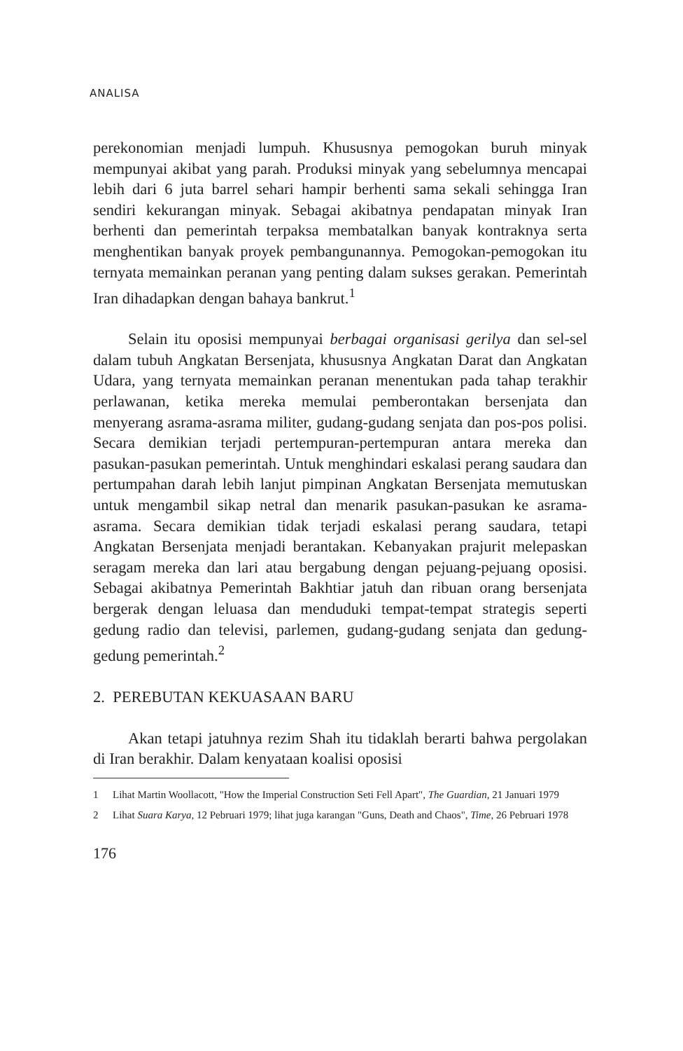ANALISA
perekonomian menjadi lumpuh. Khususnya pemogokan buruh minyak mempunyai akibat yang parah. Produksi minyak yang sebelumnya mencapai lebih dari 6 juta barrel sehari hampir berhenti sama sekali sehingga Iran sendiri kekurangan minyak. Sebagai akibatnya pendapatan minyak Iran berhenti dan pemerintah terpaksa membatalkan banyak kontraknya serta menghentikan banyak proyek pembangunannya. Pemogokan-pemogokan itu ternyata memainkan peranan yang penting dalam sukses gerakan. Pemerintah Iran dihadapkan dengan bahaya bankrut.<sup>1</sup>
Selain itu oposisi mempunyai berbagai organisasi gerilya dan sel-sel dalam tubuh Angkatan Bersenjata, khususnya Angkatan Darat dan Angkatan Udara, yang ternyata memainkan peranan menentukan pada tahap terakhir perlawanan, ketika mereka memulai pemberontakan bersenjata dan menyerang asrama-asrama militer, gudang-gudang senjata dan pos-pos polisi. Secara demikian terjadi pertempuran-pertempuran antara mereka dan pasukan-pasukan pemerintah. Untuk menghindari eskalasi perang saudara dan pertumpahan darah lebih lanjut pimpinan Angkatan Bersenjata memutuskan untuk mengambil sikap netral dan menarik pasukan-pasukan ke asrama-asrama. Secara demikian tidak terjadi eskalasi perang saudara, tetapi Angkatan Bersenjata menjadi berantakan. Kebanyakan prajurit melepaskan seragam mereka dan lari atau bergabung dengan pejuang-pejuang oposisi. Sebagai akibatnya Pemerintah Bakhtiar jatuh dan ribuan orang bersenjata bergerak dengan leluasa dan menduduki tempat-tempat strategis seperti gedung radio dan televisi, parlemen, gudang-gudang senjata dan gedung-gedung pemerintah.<sup>2</sup>
2. PEREBUTAN KEKUASAAN BARU
Akan tetapi jatuhnya rezim Shah itu tidaklah berarti bahwa pergolakan di Iran berakhir. Dalam kenyataan koalisi oposisi
1 Lihat Martin Woollacott, "How the Imperial Construction Seti Fell Apart", The Guardian, 21 Januari 1979
2 Lihat Suara Karya, 12 Pebruari 1979; lihat juga karangan "Guns, Death and Chaos", Time, 26 Pebruari 1978
176